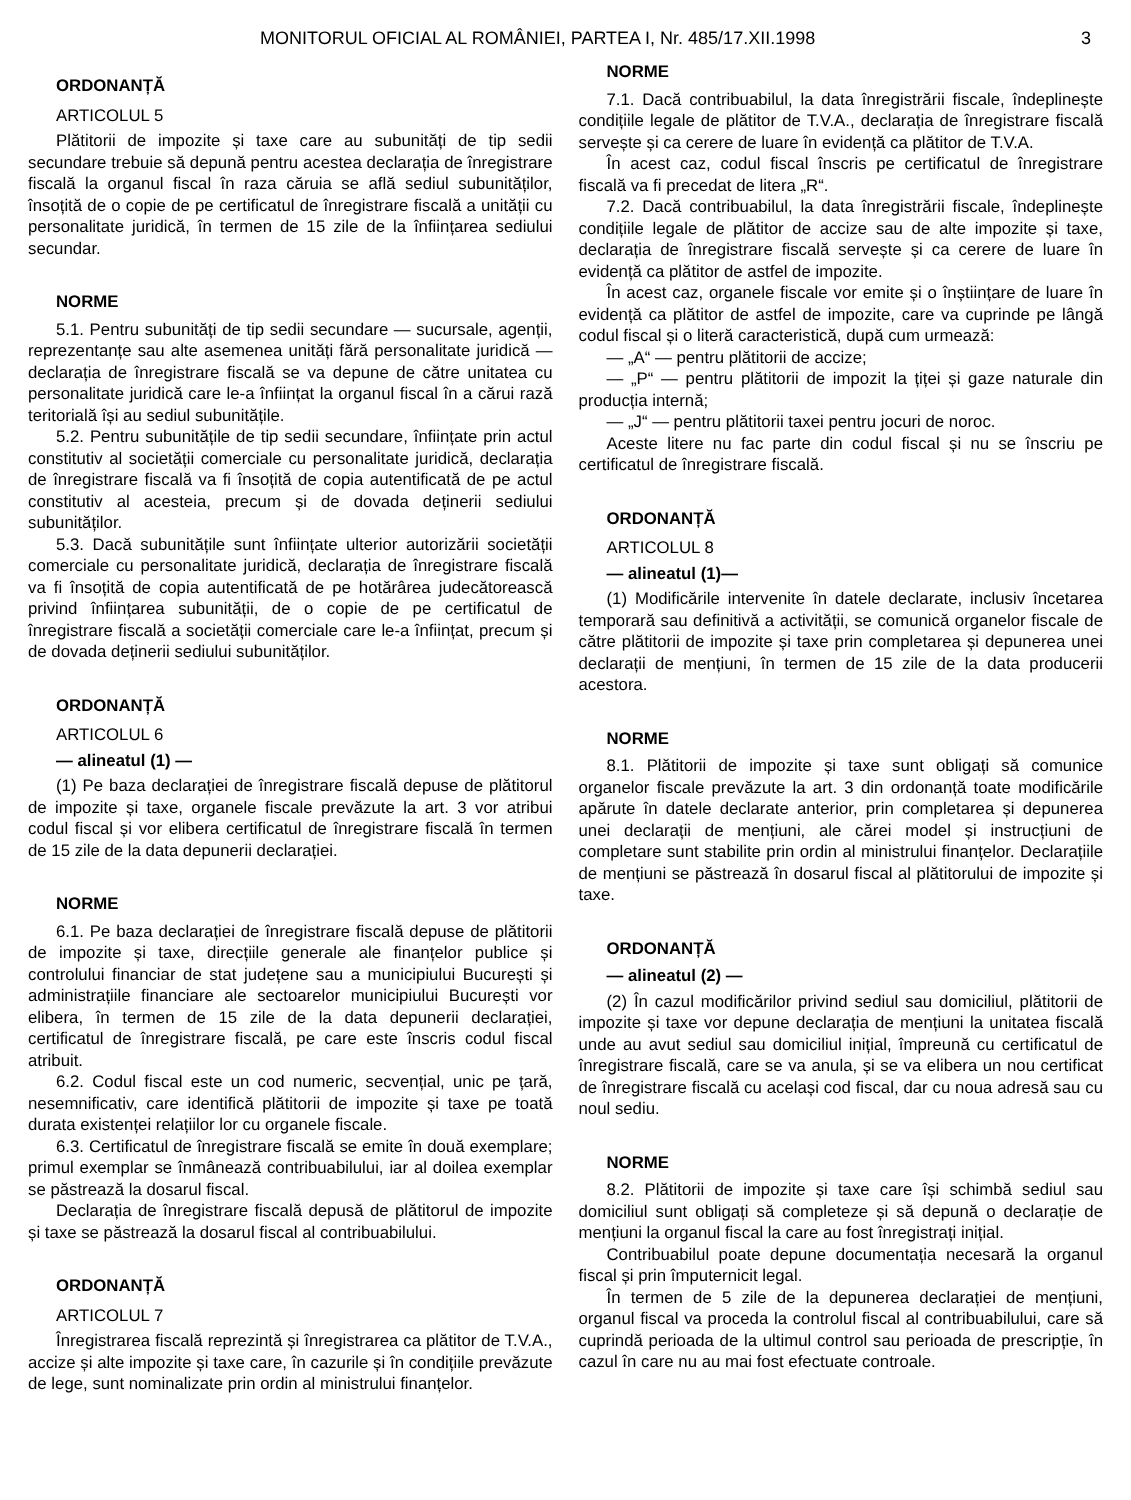MONITORUL OFICIAL AL ROMÂNIEI, PARTEA I, Nr. 485/17.XII.1998 3
ORDONANȚĂ
ARTICOLUL 5
Plătitorii de impozite și taxe care au subunități de tip sedii secundare trebuie să depună pentru acestea declarația de înregistrare fiscală la organul fiscal în raza căruia se află sediul subunităților, însoțită de o copie de pe certificatul de înregistrare fiscală a unității cu personalitate juridică, în termen de 15 zile de la înființarea sediului secundar.
NORME
5.1. Pentru subunități de tip sedii secundare — sucursale, agenții, reprezentanțe sau alte asemenea unități fără personalitate juridică — declarația de înregistrare fiscală se va depune de către unitatea cu personalitate juridică care le-a înființat la organul fiscal în a cărui rază teritorială își au sediul subunitățile.
5.2. Pentru subunitățile de tip sedii secundare, înființate prin actul constitutiv al societății comerciale cu personalitate juridică, declarația de înregistrare fiscală va fi însoțită de copia autentificată de pe actul constitutiv al acesteia, precum și de dovada deținerii sediului subunităților.
5.3. Dacă subunitățile sunt înființate ulterior autorizării societății comerciale cu personalitate juridică, declarația de înregistrare fiscală va fi însoțită de copia autentificată de pe hotărârea judecătorească privind înființarea subunității, de o copie de pe certificatul de înregistrare fiscală a societății comerciale care le-a înființat, precum și de dovada deținerii sediului subunităților.
ORDONANȚĂ
ARTICOLUL 6
— alineatul (1) —
(1) Pe baza declarației de înregistrare fiscală depuse de plătitorul de impozite și taxe, organele fiscale prevăzute la art. 3 vor atribui codul fiscal și vor elibera certificatul de înregistrare fiscală în termen de 15 zile de la data depunerii declarației.
NORME
6.1. Pe baza declarației de înregistrare fiscală depuse de plătitorii de impozite și taxe, direcțiile generale ale finanțelor publice și controlului financiar de stat județene sau a municipiului București și administrațiile financiare ale sectoarelor municipiului București vor elibera, în termen de 15 zile de la data depunerii declarației, certificatul de înregistrare fiscală, pe care este înscris codul fiscal atribuit.
6.2. Codul fiscal este un cod numeric, secvențial, unic pe țară, nesemnificativ, care identifică plătitorii de impozite și taxe pe toată durata existenței relațiilor lor cu organele fiscale.
6.3. Certificatul de înregistrare fiscală se emite în două exemplare; primul exemplar se înmânează contribuabilului, iar al doilea exemplar se păstrează la dosarul fiscal.
Declarația de înregistrare fiscală depusă de plătitorul de impozite și taxe se păstrează la dosarul fiscal al contribuabilului.
ORDONANȚĂ
ARTICOLUL 7
Înregistrarea fiscală reprezintă și înregistrarea ca plătitor de T.V.A., accize și alte impozite și taxe care, în cazurile și în condițiile prevăzute de lege, sunt nominalizate prin ordin al ministrului finanțelor.
NORME
7.1. Dacă contribuabilul, la data înregistrării fiscale, îndeplinește condițiile legale de plătitor de T.V.A., declarația de înregistrare fiscală servește și ca cerere de luare în evidență ca plătitor de T.V.A.
În acest caz, codul fiscal înscris pe certificatul de înregistrare fiscală va fi precedat de litera „R“.
7.2. Dacă contribuabilul, la data înregistrării fiscale, îndeplinește condițiile legale de plătitor de accize sau de alte impozite și taxe, declarația de înregistrare fiscală servește și ca cerere de luare în evidență ca plătitor de astfel de impozite.
În acest caz, organele fiscale vor emite și o înștiințare de luare în evidență ca plătitor de astfel de impozite, care va cuprinde pe lângă codul fiscal și o literă caracteristică, după cum urmează:
— „A“ — pentru plătitorii de accize;
— „P“ — pentru plătitorii de impozit la țiței și gaze naturale din producția internă;
— „J“ — pentru plătitorii taxei pentru jocuri de noroc.
Aceste litere nu fac parte din codul fiscal și nu se înscriu pe certificatul de înregistrare fiscală.
ORDONANȚĂ
ARTICOLUL 8
— alineatul (1)—
(1) Modificările intervenite în datele declarate, inclusiv încetarea temporară sau definitivă a activității, se comunică organelor fiscale de către plătitorii de impozite și taxe prin completarea și depunerea unei declarații de mențiuni, în termen de 15 zile de la data producerii acestora.
NORME
8.1. Plătitorii de impozite și taxe sunt obligați să comunice organelor fiscale prevăzute la art. 3 din ordonanță toate modificările apărute în datele declarate anterior, prin completarea și depunerea unei declarații de mențiuni, ale cărei model și instrucțiuni de completare sunt stabilite prin ordin al ministrului finanțelor. Declarațiile de mențiuni se păstrează în dosarul fiscal al plătitorului de impozite și taxe.
ORDONANȚĂ
— alineatul (2) —
(2) În cazul modificărilor privind sediul sau domiciliul, plătitorii de impozite și taxe vor depune declarația de mențiuni la unitatea fiscală unde au avut sediul sau domiciliul inițial, împreună cu certificatul de înregistrare fiscală, care se va anula, și se va elibera un nou certificat de înregistrare fiscală cu același cod fiscal, dar cu noua adresă sau cu noul sediu.
NORME
8.2. Plătitorii de impozite și taxe care își schimbă sediul sau domiciliul sunt obligați să completeze și să depună o declarație de mențiuni la organul fiscal la care au fost înregistrați inițial.
Contribuabilul poate depune documentația necesară la organul fiscal și prin împuternicit legal.
În termen de 5 zile de la depunerea declarației de mențiuni, organul fiscal va proceda la controlul fiscal al contribuabilului, care să cuprindă perioada de la ultimul control sau perioada de prescripție, în cazul în care nu au mai fost efectuate controale.